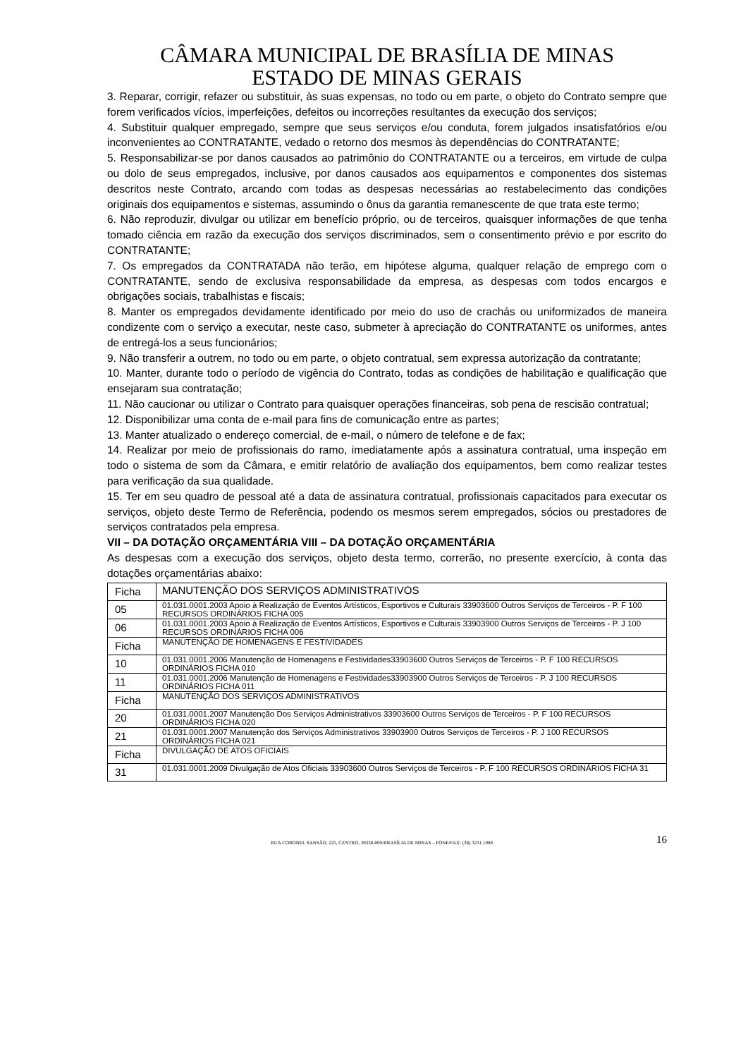CÂMARA MUNICIPAL DE BRASÍLIA DE MINAS
ESTADO DE MINAS GERAIS
3. Reparar, corrigir, refazer ou substituir, às suas expensas, no todo ou em parte, o objeto do Contrato sempre que forem verificados vícios, imperfeições, defeitos ou incorreções resultantes da execução dos serviços;
4. Substituir qualquer empregado, sempre que seus serviços e/ou conduta, forem julgados insatisfatórios e/ou inconvenientes ao CONTRATANTE, vedado o retorno dos mesmos às dependências do CONTRATANTE;
5. Responsabilizar-se por danos causados ao patrimônio do CONTRATANTE ou a terceiros, em virtude de culpa ou dolo de seus empregados, inclusive, por danos causados aos equipamentos e componentes dos sistemas descritos neste Contrato, arcando com todas as despesas necessárias ao restabelecimento das condições originais dos equipamentos e sistemas, assumindo o ônus da garantia remanescente de que trata este termo;
6. Não reproduzir, divulgar ou utilizar em benefício próprio, ou de terceiros, quaisquer informações de que tenha tomado ciência em razão da execução dos serviços discriminados, sem o consentimento prévio e por escrito do CONTRATANTE;
7. Os empregados da CONTRATADA não terão, em hipótese alguma, qualquer relação de emprego com o CONTRATANTE, sendo de exclusiva responsabilidade da empresa, as despesas com todos encargos e obrigações sociais, trabalhistas e fiscais;
8. Manter os empregados devidamente identificado por meio do uso de crachás ou uniformizados de maneira condizente com o serviço a executar, neste caso, submeter à apreciação do CONTRATANTE os uniformes, antes de entregá-los a seus funcionários;
9. Não transferir a outrem, no todo ou em parte, o objeto contratual, sem expressa autorização da contratante;
10. Manter, durante todo o período de vigência do Contrato, todas as condições de habilitação e qualificação que ensejaram sua contratação;
11. Não caucionar ou utilizar o Contrato para quaisquer operações financeiras, sob pena de rescisão contratual;
12. Disponibilizar uma conta de e-mail para fins de comunicação entre as partes;
13. Manter atualizado o endereço comercial, de e-mail, o número de telefone e de fax;
14. Realizar por meio de profissionais do ramo, imediatamente após a assinatura contratual, uma inspeção em todo o sistema de som da Câmara, e emitir relatório de avaliação dos equipamentos, bem como realizar testes para verificação da sua qualidade.
15. Ter em seu quadro de pessoal até a data de assinatura contratual, profissionais capacitados para executar os serviços, objeto deste Termo de Referência, podendo os mesmos serem empregados, sócios ou prestadores de serviços contratados pela empresa.
VII – DA DOTAÇÃO ORÇAMENTÁRIA VIII – DA DOTAÇÃO ORÇAMENTÁRIA
As despesas com a execução dos serviços, objeto desta termo, correrão, no presente exercício, à conta das dotações orçamentárias abaixo:
| Ficha | MANUTENÇÃO DOS SERVIÇOS ADMINISTRATIVOS |
| 05 | 01.031.0001.2003 Apoio à Realização de Eventos Artísticos, Esportivos e Culturais 33903600 Outros Serviços de Terceiros - P. F 100 RECURSOS ORDINÁRIOS FICHA 005 |
| 06 | 01.031.0001.2003 Apoio à Realização de Eventos Artísticos, Esportivos e Culturais 33903900 Outros Serviços de Terceiros - P. J 100 RECURSOS ORDINÁRIOS FICHA 006 |
| Ficha | MANUTENÇÃO DE HOMENAGENS E FESTIVIDADES |
| 10 | 01.031.0001.2006 Manutenção de Homenagens e Festividades33903600 Outros Serviços de Terceiros - P. F 100 RECURSOS ORDINÁRIOS FICHA 010 |
| 11 | 01.031.0001.2006 Manutenção de Homenagens e Festividades33903900 Outros Serviços de Terceiros - P. J 100 RECURSOS ORDINÁRIOS FICHA 011 |
| Ficha | MANUTENÇÃO DOS SERVIÇOS ADMINISTRATIVOS |
| 20 | 01.031.0001.2007 Manutenção Dos Serviços Administrativos 33903600 Outros Serviços de Terceiros - P. F 100 RECURSOS ORDINÁRIOS FICHA 020 |
| 21 | 01.031.0001.2007 Manutenção dos Serviços Administrativos 33903900 Outros Serviços de Terceiros - P. J 100 RECURSOS ORDINÁRIOS FICHA 021 |
| Ficha | DIVULGAÇÃO DE ATOS OFICIAIS |
| 31 | 01.031.0001.2009 Divulgação de Atos Oficiais 33903600 Outros Serviços de Terceiros - P. F 100 RECURSOS ORDINÁRIOS FICHA 31 |
RUA CORONEL SANSÃO, 225, CENTRO, 39330-000/BRASÍLIA DE MINAS – FONE/FAX: (38) 3231.1088
16